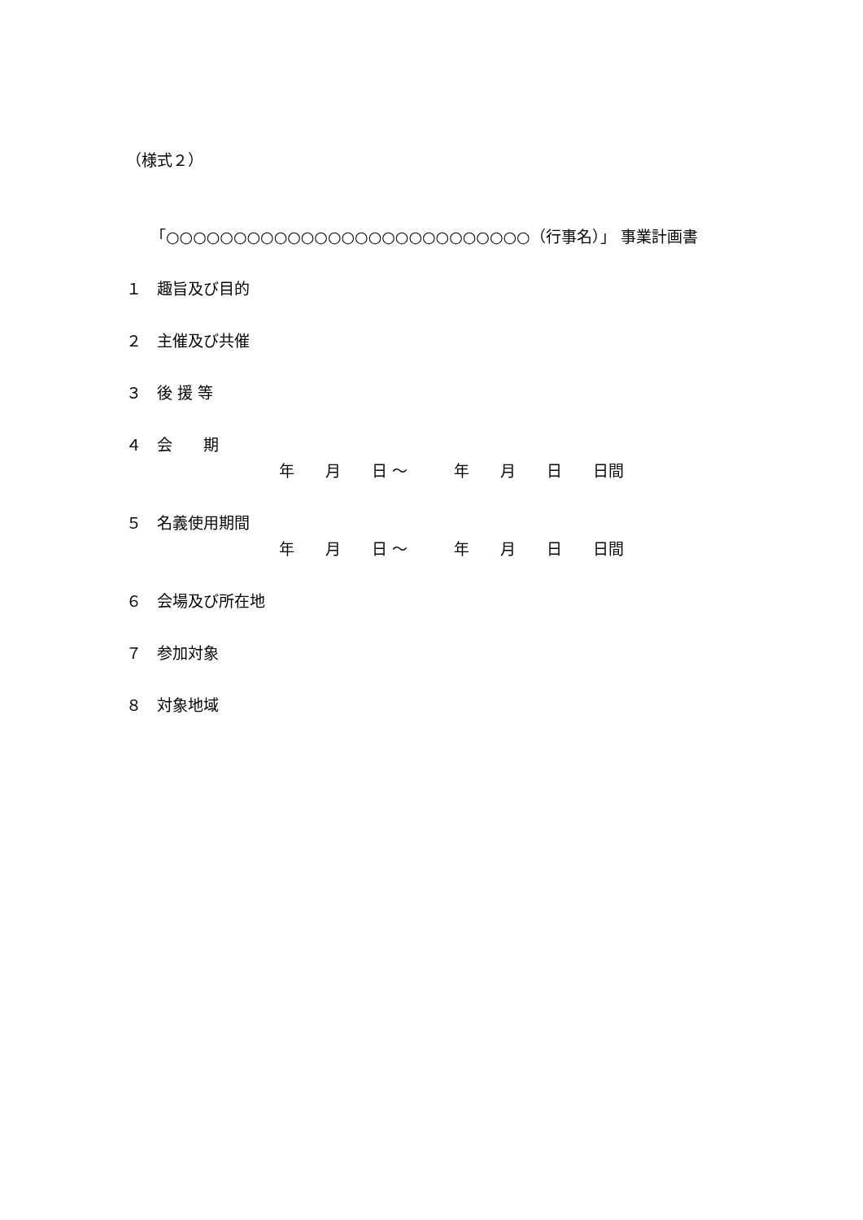（様式２）
「○○○○○○○○○○○○○○○○○○○○○○○○○○○（行事名）」 事業計画書
１　趣旨及び目的
２　主催及び共催
３　後 援 等
４　会　　期
年　　月　　日 〜　　　年　　月　　日　　日間
５　名義使用期間
年　　月　　日 〜　　　年　　月　　日　　日間
６　会場及び所在地
７　参加対象
８　対象地域